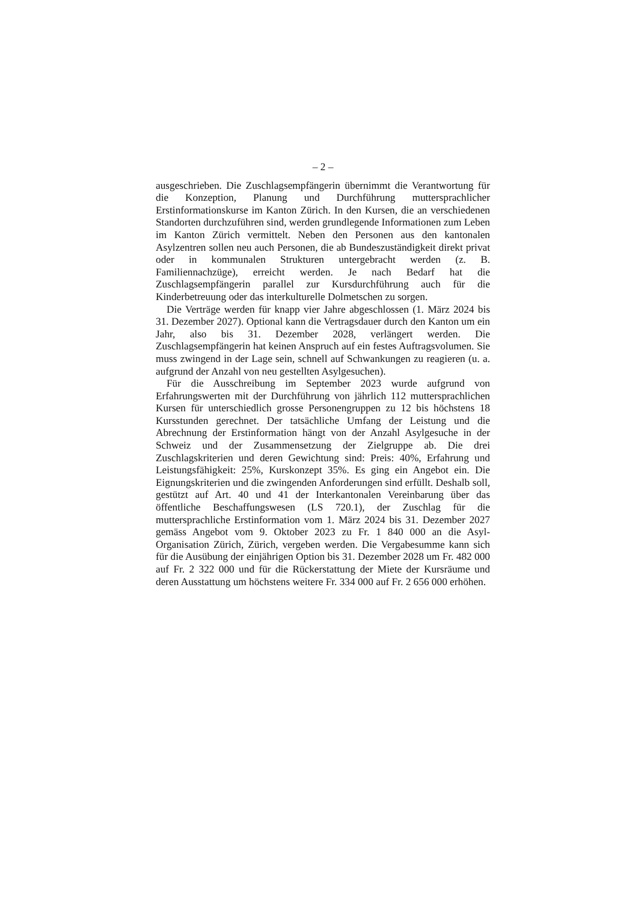– 2 –
ausgeschrieben. Die Zuschlagsempfängerin übernimmt die Verantwortung für die Konzeption, Planung und Durchführung muttersprachlicher Erstinformationskurse im Kanton Zürich. In den Kursen, die an verschiedenen Standorten durchzuführen sind, werden grundlegende Informationen zum Leben im Kanton Zürich vermittelt. Neben den Personen aus den kantonalen Asylzentren sollen neu auch Personen, die ab Bundeszuständigkeit direkt privat oder in kommunalen Strukturen untergebracht werden (z. B. Familiennachzüge), erreicht werden. Je nach Bedarf hat die Zuschlagsempfängerin parallel zur Kursdurchführung auch für die Kinderbetreuung oder das interkulturelle Dolmetschen zu sorgen.
Die Verträge werden für knapp vier Jahre abgeschlossen (1. März 2024 bis 31. Dezember 2027). Optional kann die Vertragsdauer durch den Kanton um ein Jahr, also bis 31. Dezember 2028, verlängert werden. Die Zuschlagsempfängerin hat keinen Anspruch auf ein festes Auftragsvolumen. Sie muss zwingend in der Lage sein, schnell auf Schwankungen zu reagieren (u. a. aufgrund der Anzahl von neu gestellten Asylgesuchen).
Für die Ausschreibung im September 2023 wurde aufgrund von Erfahrungswerten mit der Durchführung von jährlich 112 muttersprachlichen Kursen für unterschiedlich grosse Personengruppen zu 12 bis höchstens 18 Kursstunden gerechnet. Der tatsächliche Umfang der Leistung und die Abrechnung der Erstinformation hängt von der Anzahl Asylgesuche in der Schweiz und der Zusammensetzung der Zielgruppe ab. Die drei Zuschlagskriterien und deren Gewichtung sind: Preis: 40%, Erfahrung und Leistungsfähigkeit: 25%, Kurskonzept 35%. Es ging ein Angebot ein. Die Eignungskriterien und die zwingenden Anforderungen sind erfüllt. Deshalb soll, gestützt auf Art. 40 und 41 der Interkantonalen Vereinbarung über das öffentliche Beschaffungswesen (LS 720.1), der Zuschlag für die muttersprachliche Erstinformation vom 1. März 2024 bis 31. Dezember 2027 gemäss Angebot vom 9. Oktober 2023 zu Fr. 1 840 000 an die Asyl-Organisation Zürich, Zürich, vergeben werden. Die Vergabesumme kann sich für die Ausübung der einjährigen Option bis 31. Dezember 2028 um Fr. 482 000 auf Fr. 2 322 000 und für die Rückerstattung der Miete der Kursräume und deren Ausstattung um höchstens weitere Fr. 334 000 auf Fr. 2 656 000 erhöhen.